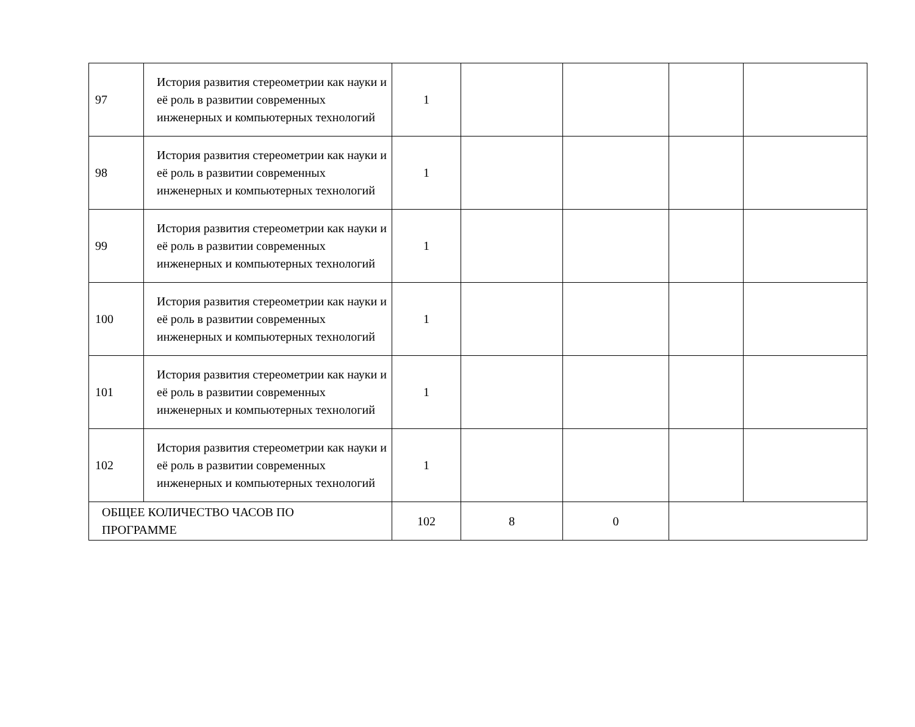| 97 | История развития стереометрии как науки и её роль в развитии современных инженерных и компьютерных технологий | 1 | | | | |
| 98 | История развития стереометрии как науки и её роль в развитии современных инженерных и компьютерных технологий | 1 | | | | |
| 99 | История развития стереометрии как науки и её роль в развитии современных инженерных и компьютерных технологий | 1 | | | | |
| 100 | История развития стереометрии как науки и её роль в развитии современных инженерных и компьютерных технологий | 1 | | | | |
| 101 | История развития стереометрии как науки и её роль в развитии современных инженерных и компьютерных технологий | 1 | | | | |
| 102 | История развития стереометрии как науки и её роль в развитии современных инженерных и компьютерных технологий | 1 | | | | |
| ОБЩЕЕ КОЛИЧЕСТВО ЧАСОВ ПО ПРОГРАММЕ | | 102 | 8 | 0 | | |